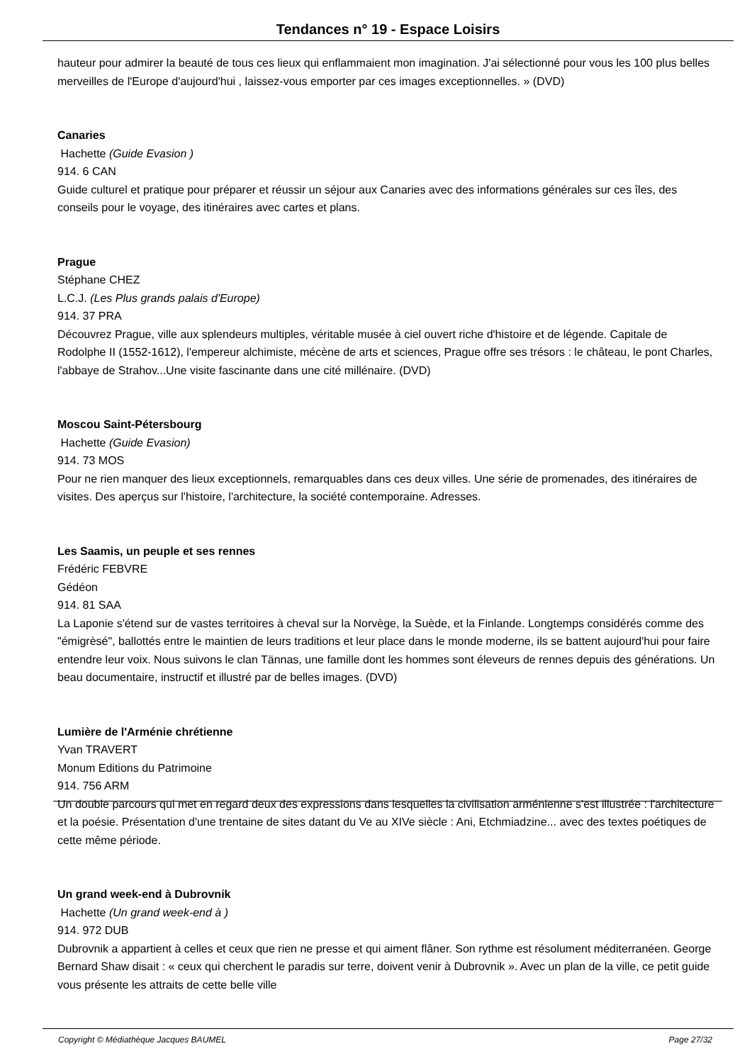Tendances n° 19 - Espace Loisirs
hauteur pour admirer la beauté de tous ces lieux qui enflammaient mon imagination. J'ai sélectionné pour vous les 100 plus belles merveilles de l'Europe d'aujourd'hui , laissez-vous emporter par ces images exceptionnelles. » (DVD)
Canaries
Hachette (Guide Evasion )
914. 6 CAN
Guide culturel et pratique pour préparer et réussir un séjour aux Canaries avec des informations générales sur ces îles, des conseils pour le voyage, des itinéraires avec cartes et plans.
Prague
Stéphane CHEZ
L.C.J. (Les Plus grands palais d'Europe)
914. 37 PRA
Découvrez Prague, ville aux splendeurs multiples, véritable musée à ciel ouvert riche d'histoire et de légende. Capitale de Rodolphe II (1552-1612), l'empereur alchimiste, mécène de arts et sciences, Prague offre ses trésors : le château, le pont Charles, l'abbaye de Strahov...Une visite fascinante dans une cité millénaire. (DVD)
Moscou Saint-Pétersbourg
Hachette (Guide Evasion)
914. 73 MOS
Pour ne rien manquer des lieux exceptionnels, remarquables dans ces deux villes. Une série de promenades, des itinéraires de visites. Des aperçus sur l'histoire, l'architecture, la société contemporaine. Adresses.
Les Saamis, un peuple et ses rennes
Frédéric FEBVRE
Gédéon
914. 81 SAA
La Laponie s'étend sur de vastes territoires à cheval sur la Norvège, la Suède, et la Finlande. Longtemps considérés comme des "émigrèsé", ballottés entre le maintien de leurs traditions et leur place dans le monde moderne, ils se battent aujourd'hui pour faire entendre leur voix. Nous suivons le clan Tännas, une famille dont les hommes sont éleveurs de rennes depuis des générations. Un beau documentaire, instructif et illustré par de belles images. (DVD)
Lumière de l'Arménie chrétienne
Yvan TRAVERT
Monum Editions du Patrimoine
914. 756 ARM
Un double parcours qui met en regard deux des expressions dans lesquelles la civilisation arménienne s'est illustrée : l'architecture et la poésie. Présentation d'une trentaine de sites datant du Ve au XIVe siècle : Ani, Etchmiadzine... avec des textes poétiques de cette même période.
Un grand week-end à Dubrovnik
Hachette (Un grand week-end à )
914. 972 DUB
Dubrovnik a appartient à celles et ceux que rien ne presse et qui aiment flâner. Son rythme est résolument méditerranéen. George Bernard Shaw disait : « ceux qui cherchent le paradis sur terre, doivent venir à Dubrovnik ». Avec un plan de la ville, ce petit guide vous présente les attraits de cette belle ville
Copyright © Médiathèque Jacques BAUMEL Page 27/32